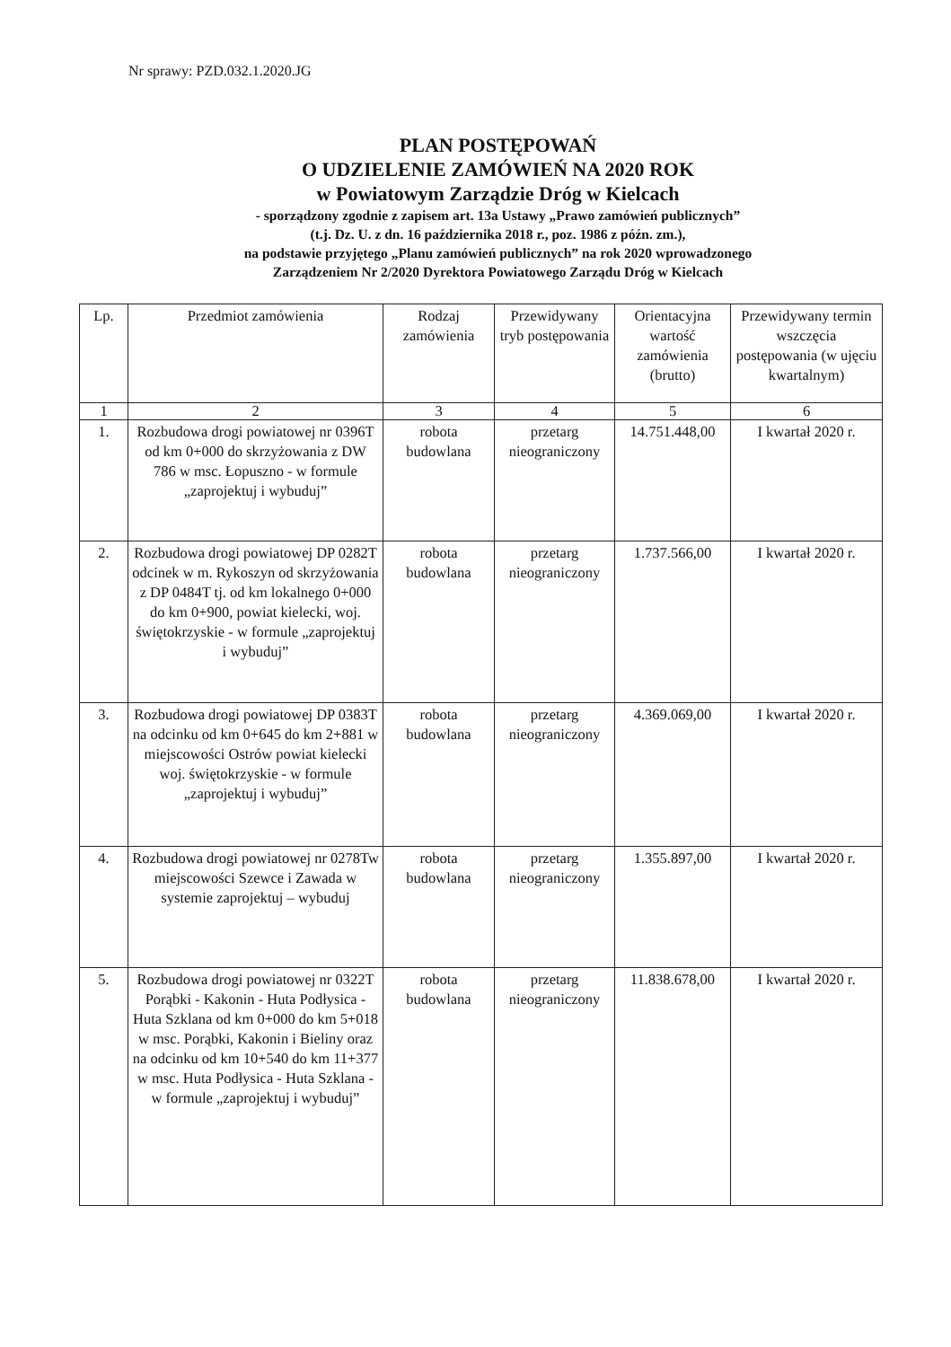Nr sprawy: PZD.032.1.2020.JG
PLAN POSTĘPOWAŃ
O UDZIELENIE ZAMÓWIEŃ NA 2020 ROK
w Powiatowym Zarządzie Dróg w Kielcach
- sporządzony zgodnie z zapisem art. 13a Ustawy „Prawo zamówień publicznych”
(t.j. Dz. U. z dn. 16 października 2018 r., poz. 1986 z późn. zm.),
na podstawie przyjętego „Planu zamówień publicznych” na rok 2020 wprowadzonego
Zarządzeniem Nr 2/2020 Dyrektora Powiatowego Zarządu Dróg w Kielcach
| Lp. | Przedmiot zamówienia | Rodzaj zamówienia | Przewidywany tryb postępowania | Orientacyjna wartość zamówienia (brutto) | Przewidywany termin wszczęcia postępowania (w ujęciu kwartalnym) |
| --- | --- | --- | --- | --- | --- |
| 1 | 2 | 3 | 4 | 5 | 6 |
| 1. | Rozbudowa drogi powiatowej nr 0396T od km 0+000 do skrzyżowania z DW 786 w msc. Łopuszno - w formule „zaprojektuj i wybuduj” | robota budowlana | przetarg nieograniczony | 14.751.448,00 | I kwartał 2020 r. |
| 2. | Rozbudowa drogi powiatowej DP 0282T odcinek w m. Rykoszyn od skrzyżowania z DP 0484T tj. od km lokalnego 0+000 do km 0+900, powiat kielecki, woj. świętokrzyskie - w formule „zaprojektuj i wybuduj” | robota budowlana | przetarg nieograniczony | 1.737.566,00 | I kwartał 2020 r. |
| 3. | Rozbudowa drogi powiatowej DP 0383T na odcinku od km 0+645 do km 2+881 w miejscowości Ostrów powiat kielecki woj. świętokrzyskie - w formule „zaprojektuj i wybuduj” | robota budowlana | przetarg nieograniczony | 4.369.069,00 | I kwartał 2020 r. |
| 4. | Rozbudowa drogi powiatowej nr 0278Tw miejscowości Szewce i Zawada w systemie zaprojektuj – wybuduj | robota budowlana | przetarg nieograniczony | 1.355.897,00 | I kwartał 2020 r. |
| 5. | Rozbudowa drogi powiatowej nr 0322T Porąbki - Kakonin - Huta Podłysica - Huta Szklana od km 0+000 do km 5+018 w msc. Porąbki, Kakonin i Bieliny oraz na odcinku od km 10+540 do km 11+377 w msc. Huta Podłysica - Huta Szklana - w formule „zaprojektuj i wybuduj” | robota budowlana | przetarg nieograniczony | 11.838.678,00 | I kwartał 2020 r. |